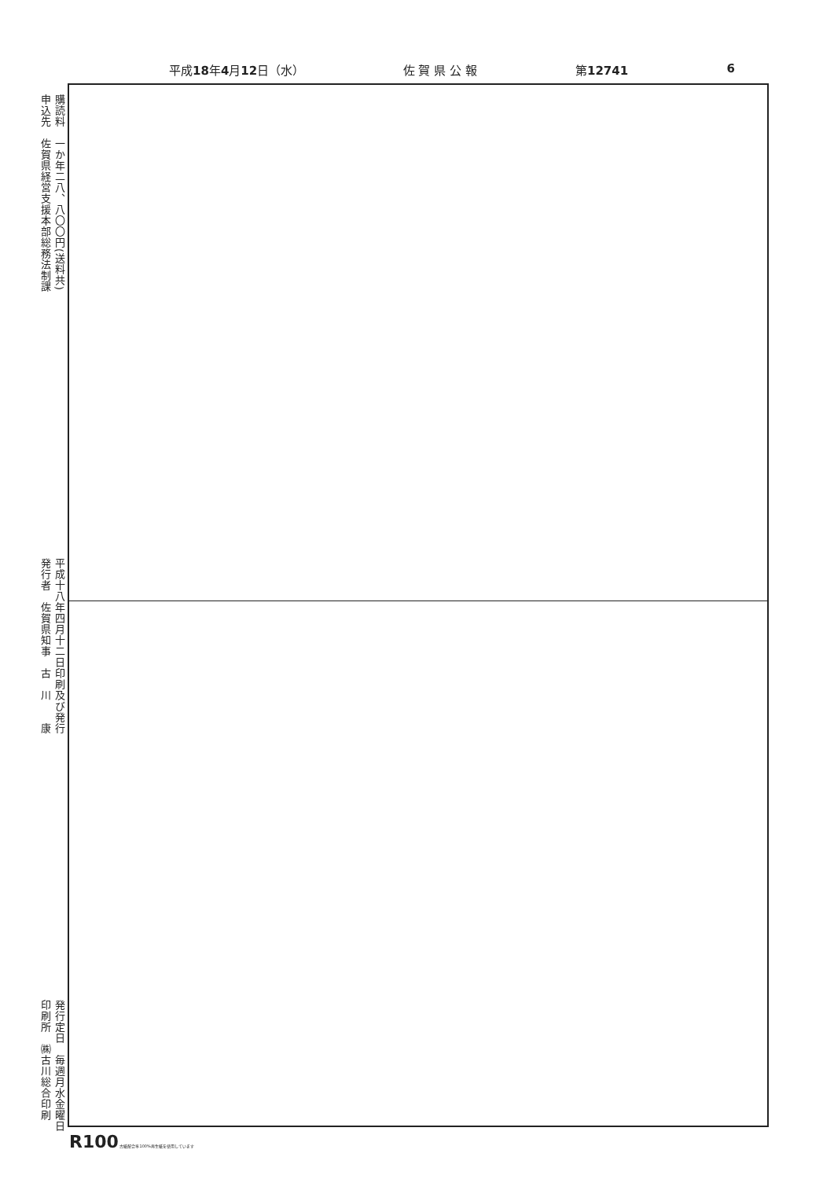平成18年4月12日（水） 佐 賀 県 公 報 第12741 6
購読料　一か年二八、八〇〇円(送料共)
申込先　佐賀県経営支援本部総務法制課
平成十八年四月十二日印刷及び発行
発行者　佐賀県知事　古　川　　康
発行定日　毎週月水金曜日
印刷所　㈱古川総合印刷
R100 古紙配合率100%再生紙を使用しています